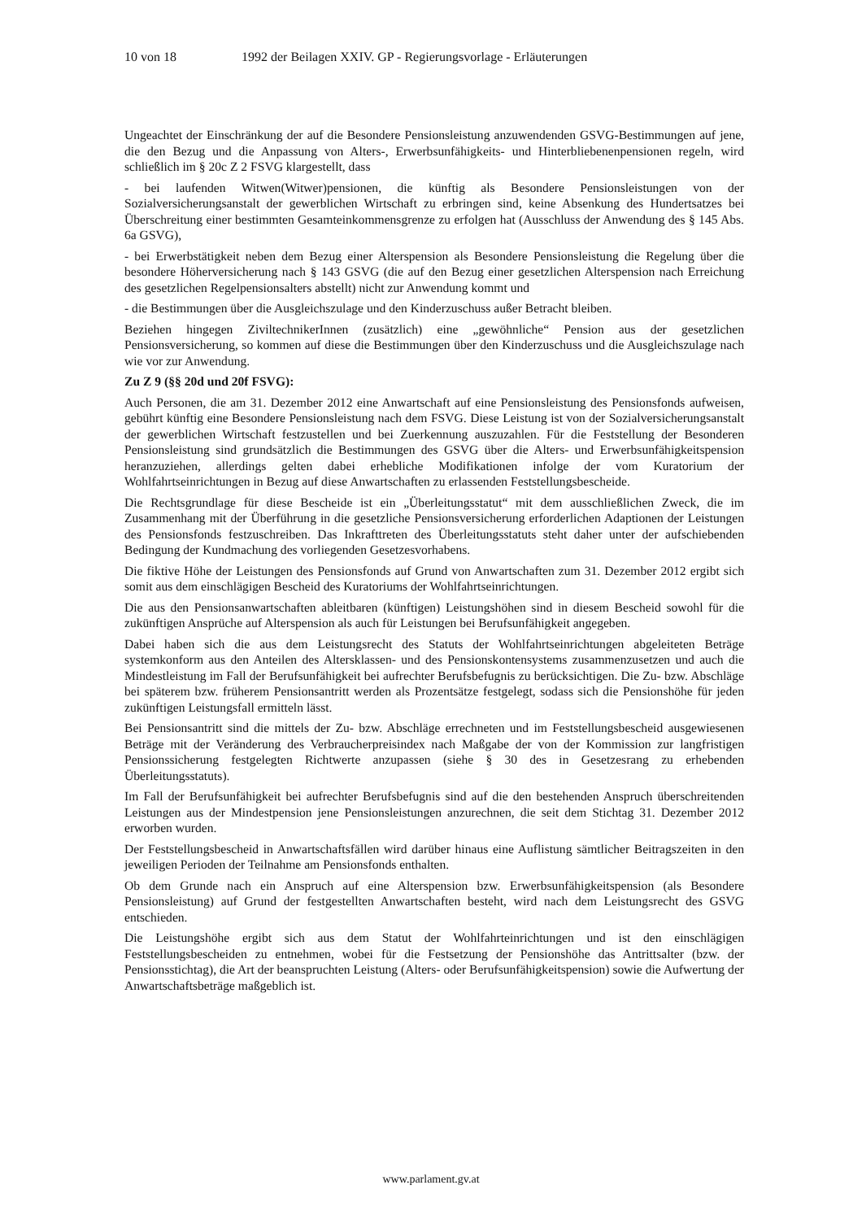10 von 18 1992 der Beilagen XXIV. GP - Regierungsvorlage - Erläuterungen
Ungeachtet der Einschränkung der auf die Besondere Pensionsleistung anzuwendenden GSVG-Bestimmungen auf jene, die den Bezug und die Anpassung von Alters-, Erwerbsunfähigkeits- und Hinterbliebenenpensionen regeln, wird schließlich im § 20c Z 2 FSVG klargestellt, dass
- bei laufenden Witwen(Witwer)pensionen, die künftig als Besondere Pensionsleistungen von der Sozialversicherungsanstalt der gewerblichen Wirtschaft zu erbringen sind, keine Absenkung des Hundertsatzes bei Überschreitung einer bestimmten Gesamteinkommensgrenze zu erfolgen hat (Ausschluss der Anwendung des § 145 Abs. 6a GSVG),
- bei Erwerbstätigkeit neben dem Bezug einer Alterspension als Besondere Pensionsleistung die Regelung über die besondere Höherversicherung nach § 143 GSVG (die auf den Bezug einer gesetzlichen Alterspension nach Erreichung des gesetzlichen Regelpensionsalters abstellt) nicht zur Anwendung kommt und
- die Bestimmungen über die Ausgleichszulage und den Kinderzuschuss außer Betracht bleiben.
Beziehen hingegen ZiviltechnikerInnen (zusätzlich) eine „gewöhnliche“ Pension aus der gesetzlichen Pensionsversicherung, so kommen auf diese die Bestimmungen über den Kinderzuschuss und die Ausgleichszulage nach wie vor zur Anwendung.
Zu Z 9 (§§ 20d und 20f FSVG):
Auch Personen, die am 31. Dezember 2012 eine Anwartschaft auf eine Pensionsleistung des Pensionsfonds aufweisen, gebührt künftig eine Besondere Pensionsleistung nach dem FSVG. Diese Leistung ist von der Sozialversicherungsanstalt der gewerblichen Wirtschaft festzustellen und bei Zuerkennung auszuzahlen. Für die Feststellung der Besonderen Pensionsleistung sind grundsätzlich die Bestimmungen des GSVG über die Alters- und Erwerbsunfähigkeitspension heranzuziehen, allerdings gelten dabei erhebliche Modifikationen infolge der vom Kuratorium der Wohlfahrtseinrichtungen in Bezug auf diese Anwartschaften zu erlassenden Feststellungsbescheide.
Die Rechtsgrundlage für diese Bescheide ist ein „Überleitungsstatut“ mit dem ausschließlichen Zweck, die im Zusammenhang mit der Überführung in die gesetzliche Pensionsversicherung erforderlichen Adaptionen der Leistungen des Pensionsfonds festzuschreiben. Das Inkrafttreten des Überleitungsstatuts steht daher unter der aufschiebenden Bedingung der Kundmachung des vorliegenden Gesetzesvorhabens.
Die fiktive Höhe der Leistungen des Pensionsfonds auf Grund von Anwartschaften zum 31. Dezember 2012 ergibt sich somit aus dem einschlägigen Bescheid des Kuratoriums der Wohlfahrtseinrichtungen.
Die aus den Pensionsanwartschaften ableitbaren (künftigen) Leistungshöhen sind in diesem Bescheid sowohl für die zukünftigen Ansprüche auf Alterspension als auch für Leistungen bei Berufsunfähigkeit angegeben.
Dabei haben sich die aus dem Leistungsrecht des Statuts der Wohlfahrtseinrichtungen abgeleiteten Beträge systemkonform aus den Anteilen des Altersklassen- und des Pensionskontensystems zusammenzusetzen und auch die Mindestleistung im Fall der Berufsunfähigkeit bei aufrechter Berufsbefugnis zu berücksichtigen. Die Zu- bzw. Abschläge bei späterem bzw. früherem Pensionsantritt werden als Prozentsätze festgelegt, sodass sich die Pensionshöhe für jeden zukünftigen Leistungsfall ermitteln lässt.
Bei Pensionsantritt sind die mittels der Zu- bzw. Abschläge errechneten und im Feststellungsbescheid ausgewiesenen Beträge mit der Veränderung des Verbraucherpreisindex nach Maßgabe der von der Kommission zur langfristigen Pensionssicherung festgelegten Richtwerte anzupassen (siehe § 30 des in Gesetzesrang zu erhebenden Überleitungsstatuts).
Im Fall der Berufsunfähigkeit bei aufrechter Berufsbefugnis sind auf die den bestehenden Anspruch überschreitenden Leistungen aus der Mindestpension jene Pensionsleistungen anzurechnen, die seit dem Stichtag 31. Dezember 2012 erworben wurden.
Der Feststellungsbescheid in Anwartschaftsfällen wird darüber hinaus eine Auflistung sämtlicher Beitragszeiten in den jeweiligen Perioden der Teilnahme am Pensionsfonds enthalten.
Ob dem Grunde nach ein Anspruch auf eine Alterspension bzw. Erwerbsunfähigkeitspension (als Besondere Pensionsleistung) auf Grund der festgestellten Anwartschaften besteht, wird nach dem Leistungsrecht des GSVG entschieden.
Die Leistungshöhe ergibt sich aus dem Statut der Wohlfahrteinrichtungen und ist den einschlägigen Feststellungsbescheiden zu entnehmen, wobei für die Festsetzung der Pensionshöhe das Antrittsalter (bzw. der Pensionsstichtag), die Art der beanspruchten Leistung (Alters- oder Berufsunfähigkeitspension) sowie die Aufwertung der Anwartschaftsbeträge maßgeblich ist.
www.parlament.gv.at